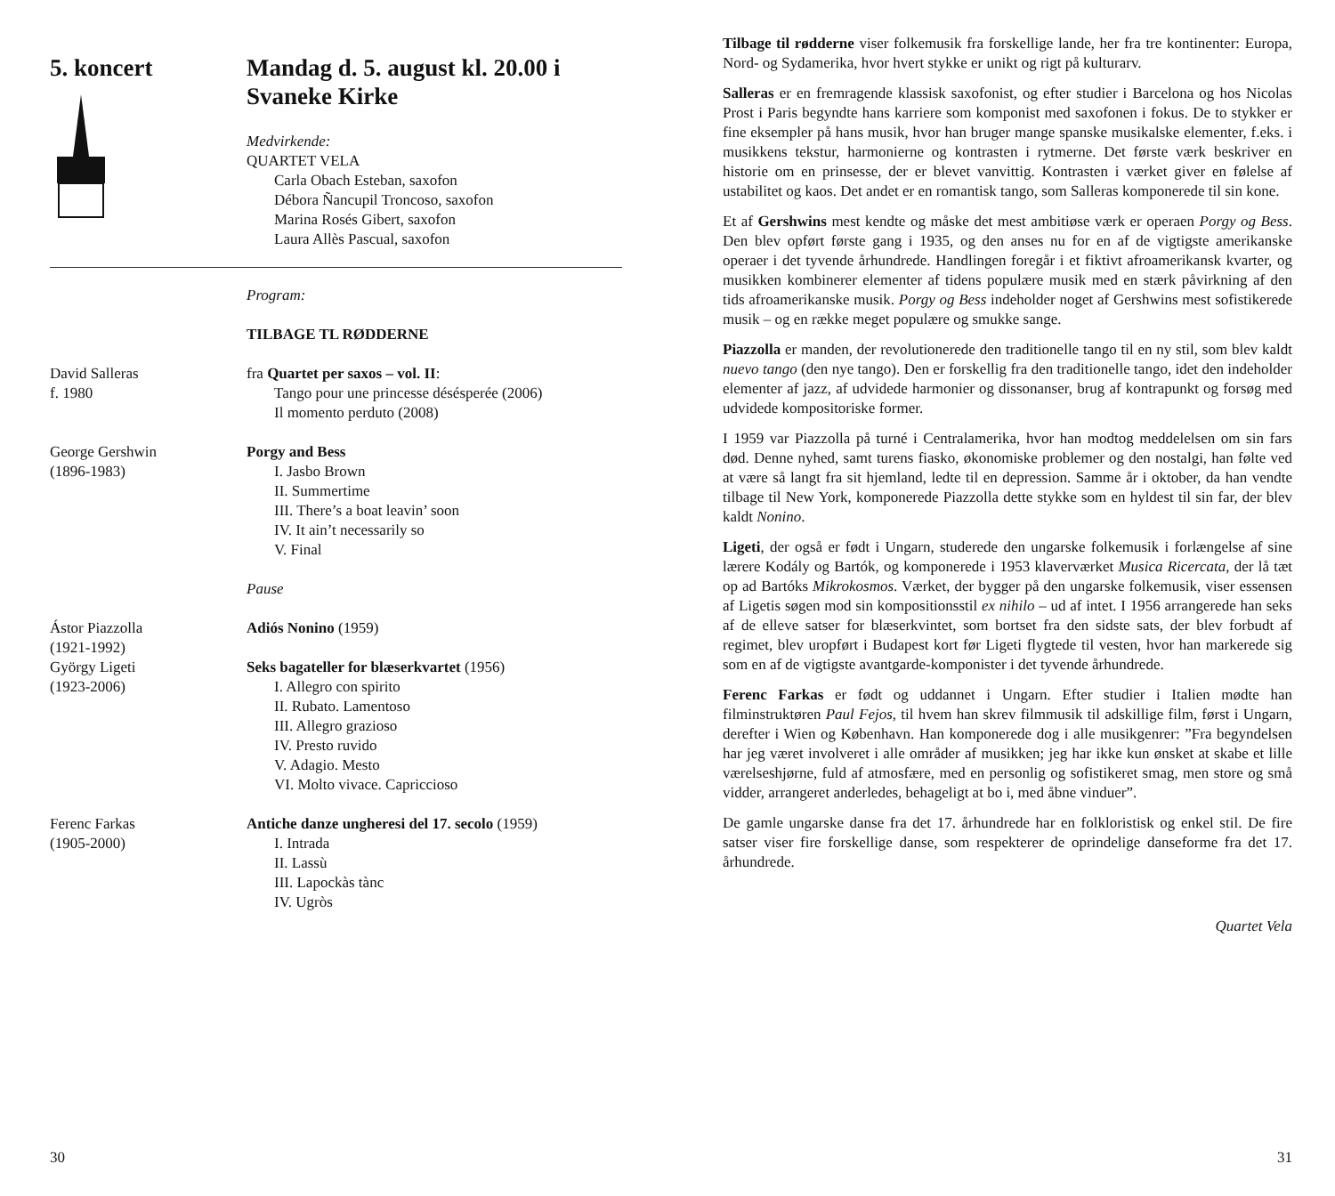5. koncert Mandag d. 5. august kl. 20.00 i Svaneke Kirke
Medvirkende:
QUARTET VELA
Carla Obach Esteban, saxofon
Débora Ñancupil Troncoso, saxofon
Marina Rosés Gibert, saxofon
Laura Allès Pascual, saxofon
Program:
TILBAGE TL RØDDERNE
David Salleras
f. 1980
fra Quartet per saxos – vol. II:
Tango pour une princesse désésperée (2006)
Il momento perduto (2008)
George Gershwin
(1896-1983)
Porgy and Bess
I. Jasbo Brown
II. Summertime
III. There’s a boat leavin’ soon
IV. It ain’t necessarily so
V. Final
Pause
Ástor Piazzolla
(1921-1992)
Adiós Nonino (1959)
György Ligeti
(1923-2006)
Seks bagateller for blæserkvartet (1956)
I. Allegro con spirito
II. Rubato. Lamentoso
III. Allegro grazioso
IV. Presto ruvido
V. Adagio. Mesto
VI. Molto vivace. Capriccioso
Ferenc Farkas
(1905-2000)
Antiche danze ungheresi del 17. secolo (1959)
I. Intrada
II. Lassù
III. Lapockàs tànc
IV. Ugròs
30
Tilbage til rødderne viser folkemusik fra forskellige lande, her fra tre kontinenter: Europa, Nord- og Sydamerika, hvor hvert stykke er unikt og rigt på kulturarv.
Salleras er en fremragende klassisk saxofonist, og efter studier i Barcelona og hos Nicolas Prost i Paris begyndte hans karriere som komponist med saxofonen i fokus. De to stykker er fine eksempler på hans musik, hvor han bruger mange spanske musikalske elementer, f.eks. i musikkens tekstur, harmonierne og kontrasten i rytmerne. Det første værk beskriver en historie om en prinsesse, der er blevet vanvittig. Kontrasten i værket giver en følelse af ustabilitet og kaos. Det andet er en romantisk tango, som Salleras komponerede til sin kone.
Et af Gershwins mest kendte og måske det mest ambitiøse værk er operaen Porgy og Bess. Den blev opført første gang i 1935, og den anses nu for en af de vigtigste amerikanske operaer i det tyvende århundrede. Handlingen foregår i et fiktivt afroamerikansk kvarter, og musikken kombinerer elementer af tidens populære musik med en stærk påvirkning af den tids afroamerikanske musik. Porgy og Bess indeholder noget af Gershwins mest sofistikerede musik – og en række meget populære og smukke sange.
Piazzolla er manden, der revolutionerede den traditionelle tango til en ny stil, som blev kaldt nuevo tango (den nye tango). Den er forskellig fra den traditionelle tango, idet den indeholder elementer af jazz, af udvidede harmonier og dissonanser, brug af kontrapunkt og forsøg med udvidede kompositoriske former.
I 1959 var Piazzolla på turné i Centralamerika, hvor han modtog meddelelsen om sin fars død. Denne nyhed, samt turens fiasko, økonomiske problemer og den nostalgi, han følte ved at være så langt fra sit hjemland, ledte til en depression. Samme år i oktober, da han vendte tilbage til New York, komponerede Piazzolla dette stykke som en hyldest til sin far, der blev kaldt Nonino.
Ligeti, der også er født i Ungarn, studerede den ungarske folkemusik i forlængelse af sine lærere Kodály og Bartók, og komponerede i 1953 klaverværket Musica Ricercata, der lå tæt op ad Bartóks Mikrokosmos. Værket, der bygger på den ungarske folkemusik, viser essensen af Ligetis søgen mod sin kompositionsstil ex nihilo – ud af intet. I 1956 arrangerede han seks af de elleve satser for blæserkvintet, som bortset fra den sidste sats, der blev forbudt af regimet, blev uropført i Budapest kort før Ligeti flygtede til vesten, hvor han markerede sig som en af de vigtigste avantgarde-komponister i det tyvende århundrede.
Ferenc Farkas er født og uddannet i Ungarn. Efter studier i Italien mødte han filminstruktøren Paul Fejos, til hvem han skrev filmmusik til adskillige film, først i Ungarn, derefter i Wien og København. Han komponerede dog i alle musikgenrer: ”Fra begyndelsen har jeg været involveret i alle områder af musikken; jeg har ikke kun ønsket at skabe et lille værelseshjørne, fuld af atmosfære, med en personlig og sofistikeret smag, men store og små vidder, arrangeret anderledes, behageligt at bo i, med åbne vinduer”.
De gamle ungarske danse fra det 17. århundrede har en folkloristisk og enkel stil. De fire satser viser fire forskellige danse, som respekterer de oprindelige danseforme fra det 17. århundrede.
Quartet Vela
31